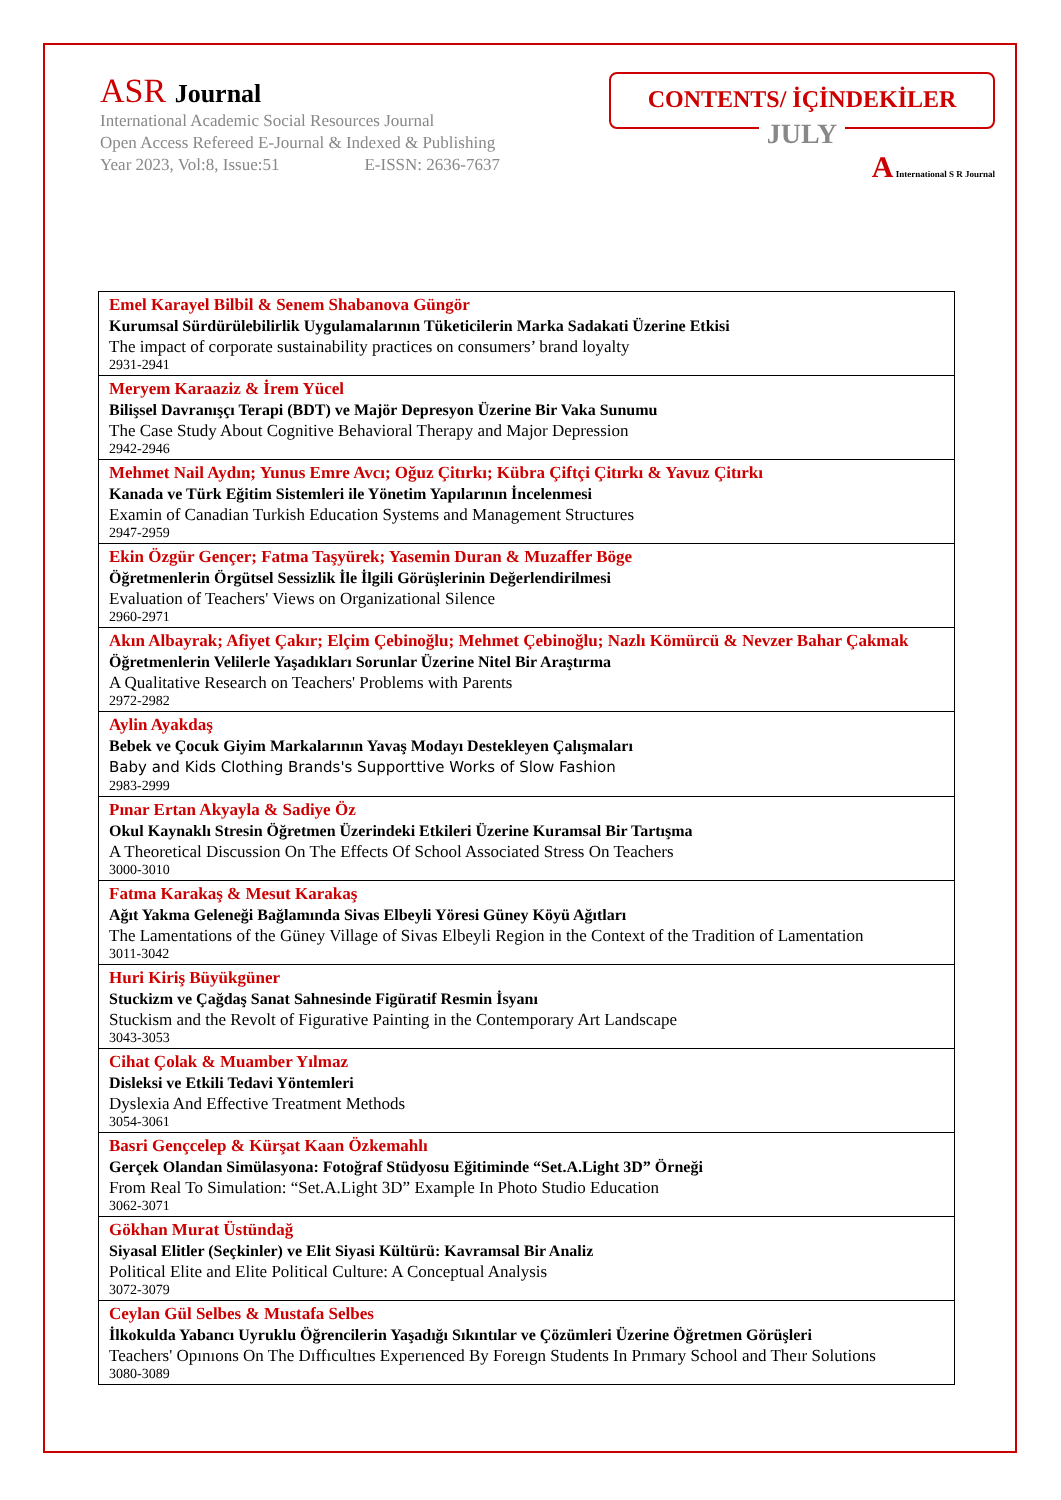ASR Journal
International Academic Social Resources Journal
Open Access Refereed E-Journal & Indexed & Publishing
Year 2023, Vol:8, Issue:51 E-ISSN: 2636-7637
CONTENTS/ İÇİNDEKİLER
JULY
A International S R Journal
| Emel Karayel Bilbil & Senem Shabanova Güngör Kurumsal Sürdürülebilirlik Uygulamalarının Tüketicilerin Marka Sadakati Üzerine Etkisi The impact of corporate sustainability practices on consumers’ brand loyalty 2931-2941 |
| Meryem Karaaziz & İrem Yücel Bilişsel Davranışçı Terapi (BDT) ve Majör Depresyon Üzerine Bir Vaka Sunumu The Case Study About Cognitive Behavioral Therapy and Major Depression 2942-2946 |
| Mehmet Nail Aydın; Yunus Emre Avcı; Oğuz Çitırkı; Kübra Çiftçi Çitırkı & Yavuz Çitırkı Kanada ve Türk Eğitim Sistemleri ile Yönetim Yapılarının İncelenmesi Examin of Canadian Turkish Education Systems and Management Structures 2947-2959 |
| Ekin Özgür Gençer; Fatma Taşyürek; Yasemin Duran & Muzaffer Böge Öğretmenlerin Örgütsel Sessizlik İle İlgili Görüşlerinin Değerlendirilmesi Evaluation of Teachers' Views on Organizational Silence 2960-2971 |
| Akın Albayrak; Afiyet Çakır; Elçim Çebinoğlu; Mehmet Çebinoğlu; Nazlı Kömürcü & Nevzer Bahar Çakmak Öğretmenlerin Velilerle Yaşadıkları Sorunlar Üzerine Nitel Bir Araştırma A Qualitative Research on Teachers' Problems with Parents 2972-2982 |
| Aylin Ayakdaş Bebek ve Çocuk Giyim Markalarının Yavaş Modayı Destekleyen Çalışmaları Baby and Kids Clothing Brands's Supporttive Works of Slow Fashion 2983-2999 |
| Pınar Ertan Akyayla & Sadiye Öz Okul Kaynaklı Stresin Öğretmen Üzerindeki Etkileri Üzerine Kuramsal Bir Tartışma A Theoretical Discussion On The Effects Of School Associated Stress On Teachers 3000-3010 |
| Fatma Karakaş & Mesut Karakaş Ağıt Yakma Geleneği Bağlamında Sivas Elbeyli Yöresi Güney Köyü Ağıtları The Lamentations of the Güney Village of Sivas Elbeyli Region in the Context of the Tradition of Lamentation 3011-3042 |
| Huri Kiriş Büyükgüner Stuckizm ve Çağdaş Sanat Sahnesinde Figüratif Resmin İsyanı Stuckism and the Revolt of Figurative Painting in the Contemporary Art Landscape 3043-3053 |
| Cihat Çolak & Muamber Yılmaz Disleksi ve Etkili Tedavi Yöntemleri Dyslexia And Effective Treatment Methods 3054-3061 |
| Basri Gençcelep & Kürşat Kaan Özkemahlı Gerçek Olandan Simülasyona: Fotoğraf Stüdyosu Eğitiminde “Set.A.Light 3D” Örneği From Real To Simulation: “Set.A.Light 3D” Example In Photo Studio Education 3062-3071 |
| Gökhan Murat Üstündağ Siyasal Elitler (Seçkinler) ve Elit Siyasi Kültürü: Kavramsal Bir Analiz Political Elite and Elite Political Culture: A Conceptual Analysis 3072-3079 |
| Ceylan Gül Selbes & Mustafa Selbes İlkokulda Yabancı Uyruklu Öğrencilerin Yaşadığı Sıkıntılar ve Çözümleri Üzerine Öğretmen Görüşleri Teachers' Opınıons On The Dıffıcultıes Experıenced By Foreıgn Students In Prımary School and Theır Solutions 3080-3089 |